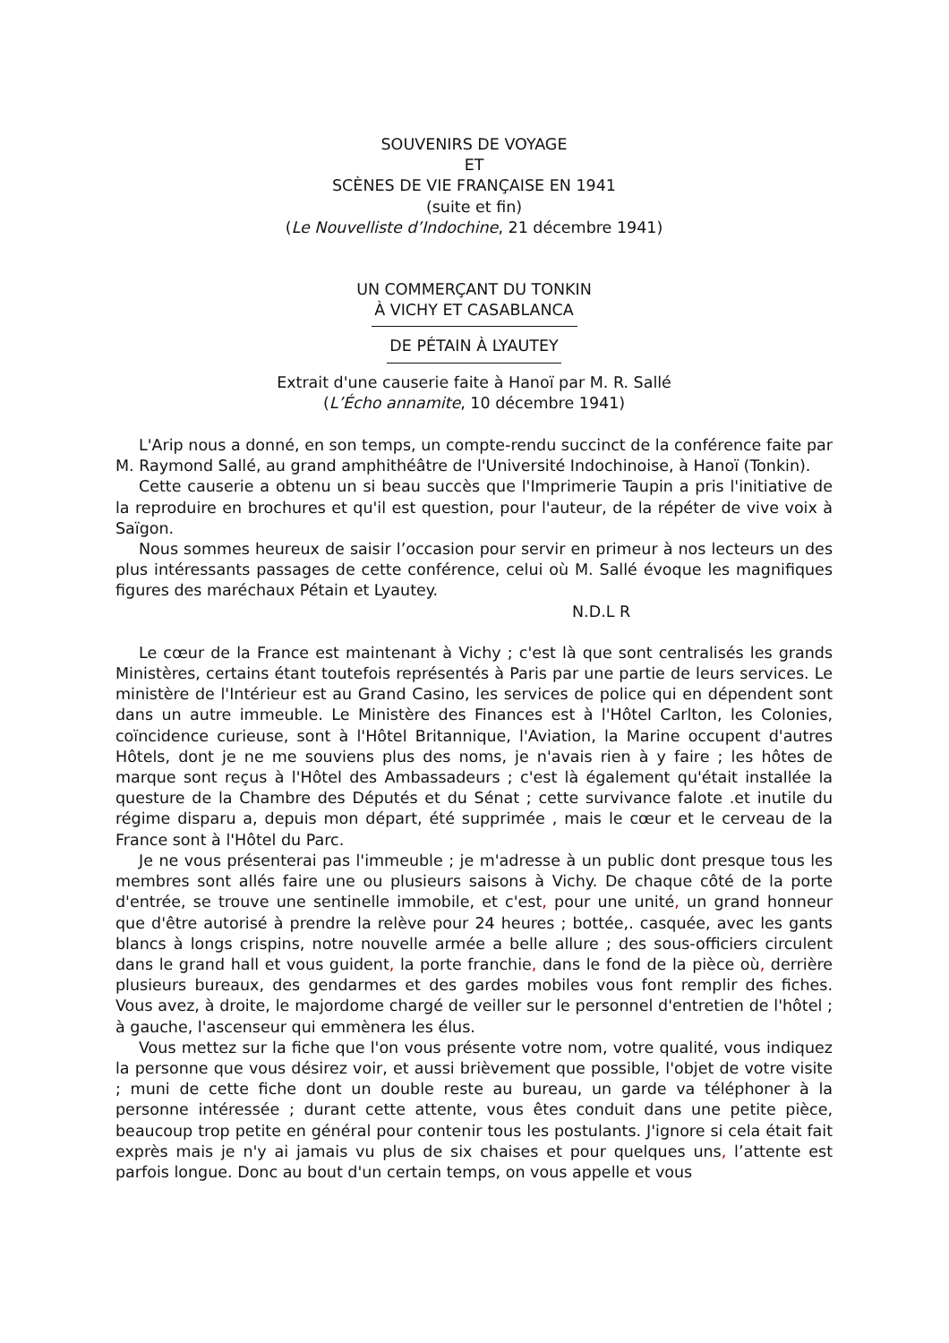SOUVENIRS DE VOYAGE
ET
SCÈNES DE VIE FRANÇAISE EN 1941
(suite et fin)
(Le Nouvelliste d’Indochine, 21 décembre 1941)
UN COMMERÇANT DU TONKIN
À VICHY ET CASABLANCA
DE PÉTAIN À LYAUTEY
Extrait d'une causerie faite à Hanoï par M. R. Sallé
(L’Écho annamite, 10 décembre 1941)
L'Arip nous a donné, en son temps, un compte-rendu succinct de la conférence faite par M. Raymond Sallé, au grand amphithéâtre de l'Université Indochinoise, à Hanoï (Tonkin).
Cette causerie a obtenu un si beau succès que l'Imprimerie Taupin a pris l'initiative de la reproduire en brochures et qu'il est question, pour l'auteur, de la répéter de vive voix à Saïgon.
Nous sommes heureux de saisir l’occasion pour servir en primeur à nos lecteurs un des plus intéressants passages de cette conférence, celui où M. Sallé évoque les magnifiques figures des maréchaux Pétain et Lyautey.
N.D.L R
Le cœur de la France est maintenant à Vichy ; c'est là que sont centralisés les grands Ministères, certains étant toutefois représentés à Paris par une partie de leurs services. Le ministère de l'Intérieur est au Grand Casino, les services de police qui en dépendent sont dans un autre immeuble. Le Ministère des Finances est à l'Hôtel Carlton, les Colonies, coïncidence curieuse, sont à l'Hôtel Britannique, l'Aviation, la Marine occupent d'autres Hôtels, dont je ne me souviens plus des noms, je n'avais rien à y faire ; les hôtes de marque sont reçus à l'Hôtel des Ambassadeurs ; c'est là également qu'était installée la questure de la Chambre des Députés et du Sénat ; cette survivance falote .et inutile du régime disparu a, depuis mon départ, été supprimée , mais le cœur et le cerveau de la France sont à l'Hôtel du Parc.
Je ne vous présenterai pas l'immeuble ; je m'adresse à un public dont presque tous les membres sont allés faire une ou plusieurs saisons à Vichy. De chaque côté de la porte d'entrée, se trouve une sentinelle immobile, et c'est, pour une unité, un grand honneur que d'être autorisé à prendre la relève pour 24 heures ; bottée,. casquée, avec les gants blancs à longs crispins, notre nouvelle armée a belle allure ; des sous-officiers circulent dans le grand hall et vous guident, la porte franchie, dans le fond de la pièce où, derrière plusieurs bureaux, des gendarmes et des gardes mobiles vous font remplir des fiches. Vous avez, à droite, le majordome chargé de veiller sur le personnel d'entretien de l'hôtel ; à gauche, l'ascenseur qui emmènera les élus.
Vous mettez sur la fiche que l'on vous présente votre nom, votre qualité, vous indiquez la personne que vous désirez voir, et aussi brièvement que possible, l'objet de votre visite ; muni de cette fiche dont un double reste au bureau, un garde va téléphoner à la personne intéressée ; durant cette attente, vous êtes conduit dans une petite pièce, beaucoup trop petite en général pour contenir tous les postulants. J'ignore si cela était fait exprès mais je n'y ai jamais vu plus de six chaises et pour quelques uns, l’attente est parfois longue. Donc au bout d'un certain temps, on vous appelle et vous